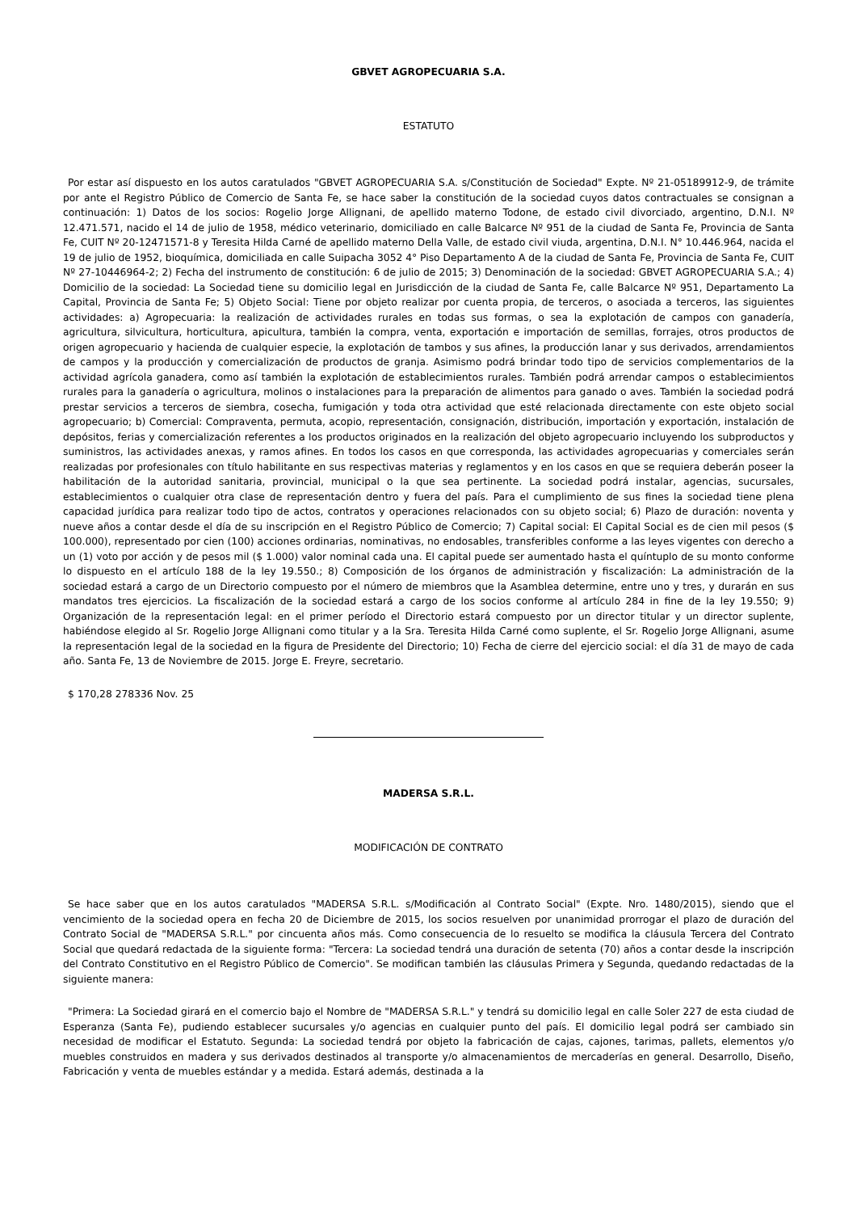GBVET AGROPECUARIA S.A.
ESTATUTO
Por estar así dispuesto en los autos caratulados "GBVET AGROPECUARIA S.A. s/Constitución de Sociedad" Expte. Nº 21-05189912-9, de trámite por ante el Registro Público de Comercio de Santa Fe, se hace saber la constitución de la sociedad cuyos datos contractuales se consignan a continuación: 1) Datos de los socios: Rogelio Jorge Allignani, de apellido materno Todone, de estado civil divorciado, argentino, D.N.I. Nº 12.471.571, nacido el 14 de julio de 1958, médico veterinario, domiciliado en calle Balcarce Nº 951 de la ciudad de Santa Fe, Provincia de Santa Fe, CUIT Nº 20-12471571-8 y Teresita Hilda Carné de apellido materno Della Valle, de estado civil viuda, argentina, D.N.I. N° 10.446.964, nacida el 19 de julio de 1952, bioquímica, domiciliada en calle Suipacha 3052 4° Piso Departamento A de la ciudad de Santa Fe, Provincia de Santa Fe, CUIT Nº 27-10446964-2; 2) Fecha del instrumento de constitución: 6 de julio de 2015; 3) Denominación de la sociedad: GBVET AGROPECUARIA S.A.; 4) Domicilio de la sociedad: La Sociedad tiene su domicilio legal en Jurisdicción de la ciudad de Santa Fe, calle Balcarce Nº 951, Departamento La Capital, Provincia de Santa Fe; 5) Objeto Social: Tiene por objeto realizar por cuenta propia, de terceros, o asociada a terceros, las siguientes actividades: a) Agropecuaria: la realización de actividades rurales en todas sus formas, o sea la explotación de campos con ganadería, agricultura, silvicultura, horticultura, apicultura, también la compra, venta, exportación e importación de semillas, forrajes, otros productos de origen agropecuario y hacienda de cualquier especie, la explotación de tambos y sus afines, la producción lanar y sus derivados, arrendamientos de campos y la producción y comercialización de productos de granja. Asimismo podrá brindar todo tipo de servicios complementarios de la actividad agrícola ganadera, como así también la explotación de establecimientos rurales. También podrá arrendar campos o establecimientos rurales para la ganadería o agricultura, molinos o instalaciones para la preparación de alimentos para ganado o aves. También la sociedad podrá prestar servicios a terceros de siembra, cosecha, fumigación y toda otra actividad que esté relacionada directamente con este objeto social agropecuario; b) Comercial: Compraventa, permuta, acopio, representación, consignación, distribución, importación y exportación, instalación de depósitos, ferias y comercialización referentes a los productos originados en la realización del objeto agropecuario incluyendo los subproductos y suministros, las actividades anexas, y ramos afines. En todos los casos en que corresponda, las actividades agropecuarias y comerciales serán realizadas por profesionales con título habilitante en sus respectivas materias y reglamentos y en los casos en que se requiera deberán poseer la habilitación de la autoridad sanitaria, provincial, municipal o la que sea pertinente. La sociedad podrá instalar, agencias, sucursales, establecimientos o cualquier otra clase de representación dentro y fuera del país. Para el cumplimiento de sus fines la sociedad tiene plena capacidad jurídica para realizar todo tipo de actos, contratos y operaciones relacionados con su objeto social; 6) Plazo de duración: noventa y nueve años a contar desde el día de su inscripción en el Registro Público de Comercio; 7) Capital social: El Capital Social es de cien mil pesos ($ 100.000), representado por cien (100) acciones ordinarias, nominativas, no endosables, transferibles conforme a las leyes vigentes con derecho a un (1) voto por acción y de pesos mil ($ 1.000) valor nominal cada una. El capital puede ser aumentado hasta el quíntuplo de su monto conforme lo dispuesto en el artículo 188 de la ley 19.550.; 8) Composición de los órganos de administración y fiscalización: La administración de la sociedad estará a cargo de un Directorio compuesto por el número de miembros que la Asamblea determine, entre uno y tres, y durarán en sus mandatos tres ejercicios. La fiscalización de la sociedad estará a cargo de los socios conforme al artículo 284 in fine de la ley 19.550; 9) Organización de la representación legal: en el primer período el Directorio estará compuesto por un director titular y un director suplente, habiéndose elegido al Sr. Rogelio Jorge Allignani como titular y a la Sra. Teresita Hilda Carné como suplente, el Sr. Rogelio Jorge Allignani, asume la representación legal de la sociedad en la figura de Presidente del Directorio; 10) Fecha de cierre del ejercicio social: el día 31 de mayo de cada año. Santa Fe, 13 de Noviembre de 2015. Jorge E. Freyre, secretario.
$ 170,28 278336 Nov. 25
MADERSA S.R.L.
MODIFICACIÓN DE CONTRATO
Se hace saber que en los autos caratulados "MADERSA S.R.L. s/Modificación al Contrato Social" (Expte. Nro. 1480/2015), siendo que el vencimiento de la sociedad opera en fecha 20 de Diciembre de 2015, los socios resuelven por unanimidad prorrogar el plazo de duración del Contrato Social de "MADERSA S.R.L." por cincuenta años más. Como consecuencia de lo resuelto se modifica la cláusula Tercera del Contrato Social que quedará redactada de la siguiente forma: "Tercera: La sociedad tendrá una duración de setenta (70) años a contar desde la inscripción del Contrato Constitutivo en el Registro Público de Comercio". Se modifican también las cláusulas Primera y Segunda, quedando redactadas de la siguiente manera:
"Primera: La Sociedad girará en el comercio bajo el Nombre de "MADERSA S.R.L." y tendrá su domicilio legal en calle Soler 227 de esta ciudad de Esperanza (Santa Fe), pudiendo establecer sucursales y/o agencias en cualquier punto del país. El domicilio legal podrá ser cambiado sin necesidad de modificar el Estatuto. Segunda: La sociedad tendrá por objeto la fabricación de cajas, cajones, tarimas, pallets, elementos y/o muebles construidos en madera y sus derivados destinados al transporte y/o almacenamientos de mercaderías en general. Desarrollo, Diseño, Fabricación y venta de muebles estándar y a medida. Estará además, destinada a la